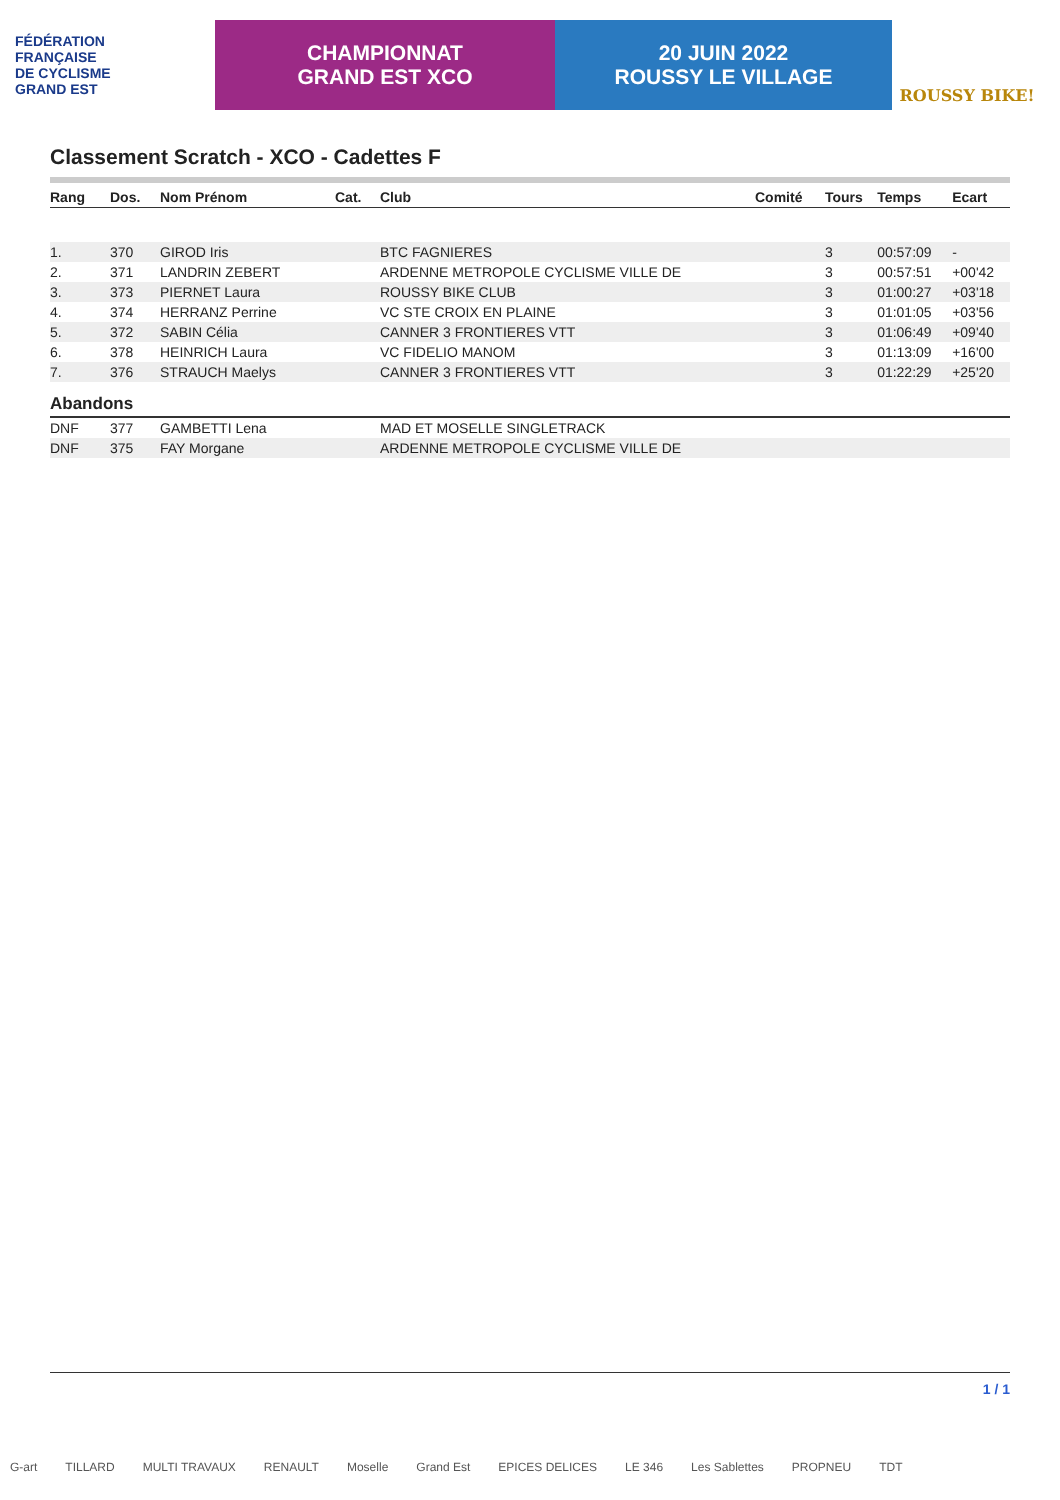FÉDÉRATION
FRANÇAISE
DE CYCLISME
GRAND EST
CHAMPIONNAT
GRAND EST XCO
20 JUIN 2022
ROUSSY LE VILLAGE
ROUSSY BIKE!
Classement Scratch - XCO - Cadettes F
| Rang | Dos. | Nom Prénom | Cat. | Club | Comité | Tours | Temps | Ecart |
| --- | --- | --- | --- | --- | --- | --- | --- | --- |
| 1. | 370 | GIROD Iris | | BTC FAGNIERES | | 3 | 00:57:09 | - |
| 2. | 371 | LANDRIN ZEBERT | | ARDENNE METROPOLE CYCLISME VILLE DE | | 3 | 00:57:51 | +00'42 |
| 3. | 373 | PIERNET Laura | | ROUSSY BIKE CLUB | | 3 | 01:00:27 | +03'18 |
| 4. | 374 | HERRANZ Perrine | | VC STE CROIX EN PLAINE | | 3 | 01:01:05 | +03'56 |
| 5. | 372 | SABIN Célia | | CANNER 3 FRONTIERES VTT | | 3 | 01:06:49 | +09'40 |
| 6. | 378 | HEINRICH Laura | | VC FIDELIO MANOM | | 3 | 01:13:09 | +16'00 |
| 7. | 376 | STRAUCH Maelys | | CANNER 3 FRONTIERES VTT | | 3 | 01:22:29 | +25'20 |
Abandons
| DNF | 377 | GAMBETTI Lena | MAD ET MOSELLE SINGLETRACK |
| DNF | 375 | FAY Morgane | ARDENNE METROPOLE CYCLISME VILLE DE |
1 / 1
G-art TILLARD MULTI TRAVAUX RENAULT Moselle Grand Est EPICES DELICES LE 346 Les Sablettes PROPNEU TDT